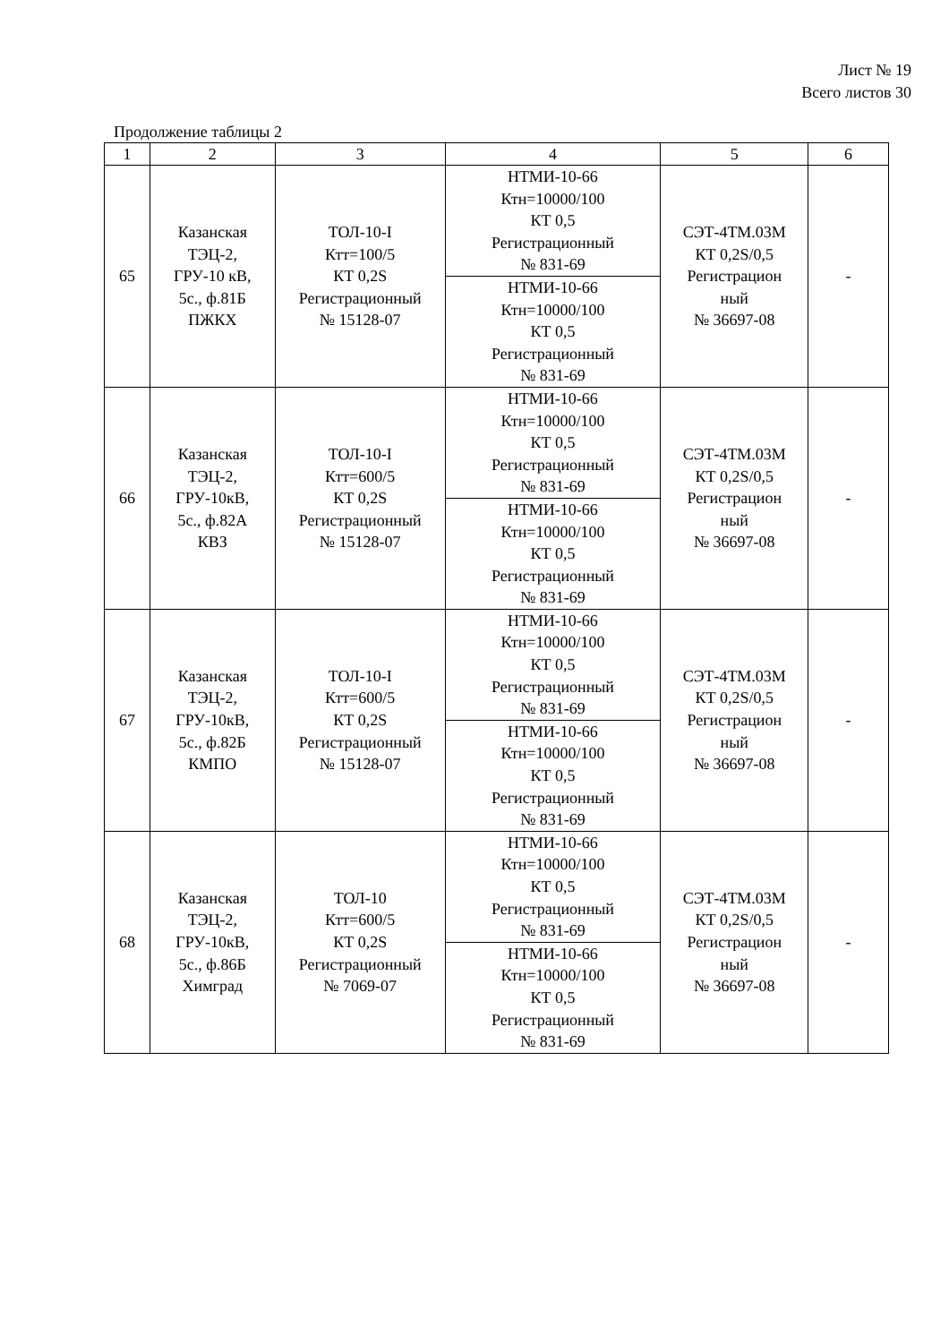Лист № 19
Всего листов 30
Продолжение таблицы 2
| 1 | 2 | 3 | 4 | 5 | 6 |
| 65 | Казанская ТЭЦ-2, ГРУ-10 кВ, 5с., ф.81Б ПЖКХ | ТОЛ-10-I Ктт=100/5 КТ 0,2S Регистрационный № 15128-07 | НТМИ-10-66 Ктн=10000/100 КТ 0,5 Регистрационный № 831-69 | СЭТ-4ТМ.03М КТ 0,2S/0,5 Регистрацион ный № 36697-08 | - |
| | | | НТМИ-10-66 Ктн=10000/100 КТ 0,5 Регистрационный № 831-69 | | |
| 66 | Казанская ТЭЦ-2, ГРУ-10кВ, 5с., ф.82А КВЗ | ТОЛ-10-I Ктт=600/5 КТ 0,2S Регистрационный № 15128-07 | НТМИ-10-66 Ктн=10000/100 КТ 0,5 Регистрационный № 831-69 | СЭТ-4ТМ.03М КТ 0,2S/0,5 Регистрацион ный № 36697-08 | - |
| | | | НТМИ-10-66 Ктн=10000/100 КТ 0,5 Регистрационный № 831-69 | | |
| 67 | Казанская ТЭЦ-2, ГРУ-10кВ, 5с., ф.82Б КМПО | ТОЛ-10-I Ктт=600/5 КТ 0,2S Регистрационный № 15128-07 | НТМИ-10-66 Ктн=10000/100 КТ 0,5 Регистрационный № 831-69 | СЭТ-4ТМ.03М КТ 0,2S/0,5 Регистрацион ный № 36697-08 | - |
| | | | НТМИ-10-66 Ктн=10000/100 КТ 0,5 Регистрационный № 831-69 | | |
| 68 | Казанская ТЭЦ-2, ГРУ-10кВ, 5с., ф.86Б Химград | ТОЛ-10 Ктт=600/5 КТ 0,2S Регистрационный № 7069-07 | НТМИ-10-66 Ктн=10000/100 КТ 0,5 Регистрационный № 831-69 | СЭТ-4ТМ.03М КТ 0,2S/0,5 Регистрацион ный № 36697-08 | - |
| | | | НТМИ-10-66 Ктн=10000/100 КТ 0,5 Регистрационный № 831-69 | | |